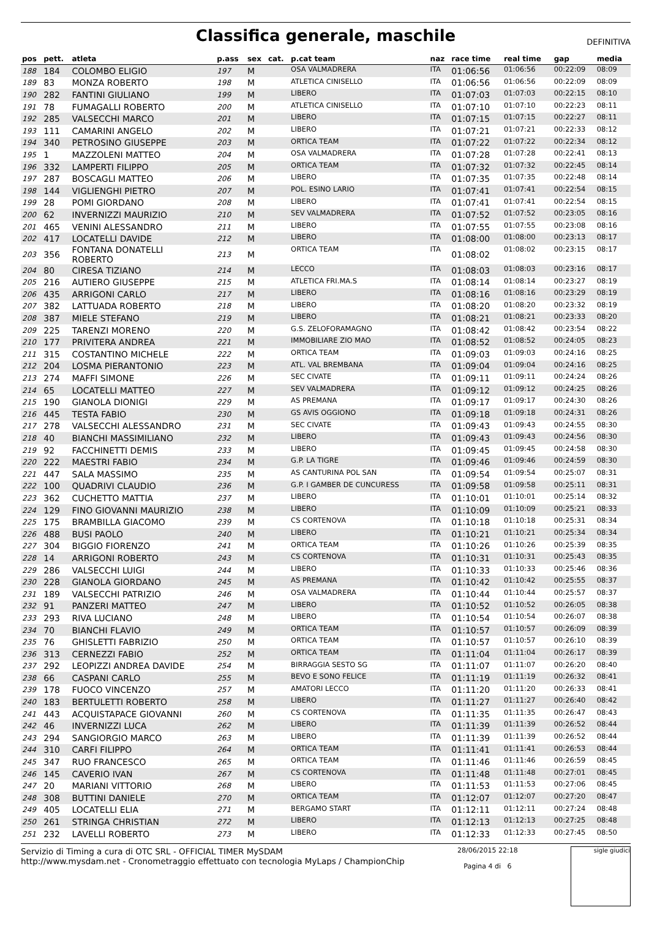Classifica generale, maschile
DEFINITIVA
| pos | pett. | atleta | p.ass | sex | cat. | p.cat team | naz | race time | real time | gap | media |
| --- | --- | --- | --- | --- | --- | --- | --- | --- | --- | --- | --- |
| 188 | 184 | COLOMBO ELIGIO | 197 | M | | OSA VALMADRERA | ITA | 01:06:56 | 01:06:56 | 00:22:09 | 08:09 |
| 189 | 83 | MONZA ROBERTO | 198 | M | | ATLETICA CINISELLO | ITA | 01:06:56 | 01:06:56 | 00:22:09 | 08:09 |
| 190 | 282 | FANTINI GIULIANO | 199 | M | | LIBERO | ITA | 01:07:03 | 01:07:03 | 00:22:15 | 08:10 |
| 191 | 78 | FUMAGALLI ROBERTO | 200 | M | | ATLETICA CINISELLO | ITA | 01:07:10 | 01:07:10 | 00:22:23 | 08:11 |
| 192 | 285 | VALSECCHI MARCO | 201 | M | | LIBERO | ITA | 01:07:15 | 01:07:15 | 00:22:27 | 08:11 |
| 193 | 111 | CAMARINI ANGELO | 202 | M | | LIBERO | ITA | 01:07:21 | 01:07:21 | 00:22:33 | 08:12 |
| 194 | 340 | PETROSINO GIUSEPPE | 203 | M | | ORTICA TEAM | ITA | 01:07:22 | 01:07:22 | 00:22:34 | 08:12 |
| 195 | 1 | MAZZOLENI MATTEO | 204 | M | | OSA VALMADRERA | ITA | 01:07:28 | 01:07:28 | 00:22:41 | 08:13 |
| 196 | 332 | LAMPERTI FILIPPO | 205 | M | | ORTICA TEAM | ITA | 01:07:32 | 01:07:32 | 00:22:45 | 08:14 |
| 197 | 287 | BOSCAGLI MATTEO | 206 | M | | LIBERO | ITA | 01:07:35 | 01:07:35 | 00:22:48 | 08:14 |
| 198 | 144 | VIGLIENGHI PIETRO | 207 | M | | POL. ESINO LARIO | ITA | 01:07:41 | 01:07:41 | 00:22:54 | 08:15 |
| 199 | 28 | POMI GIORDANO | 208 | M | | LIBERO | ITA | 01:07:41 | 01:07:41 | 00:22:54 | 08:15 |
| 200 | 62 | INVERNIZZI MAURIZIO | 210 | M | | SEV VALMADRERA | ITA | 01:07:52 | 01:07:52 | 00:23:05 | 08:16 |
| 201 | 465 | VENINI ALESSANDRO | 211 | M | | LIBERO | ITA | 01:07:55 | 01:07:55 | 00:23:08 | 08:16 |
| 202 | 417 | LOCATELLI DAVIDE | 212 | M | | LIBERO | ITA | 01:08:00 | 01:08:00 | 00:23:13 | 08:17 |
| 203 | 356 | FONTANA DONATELLI ROBERTO | 213 | M | | ORTICA TEAM | ITA | 01:08:02 | 01:08:02 | 00:23:15 | 08:17 |
| 204 | 80 | CIRESA TIZIANO | 214 | M | | LECCO | ITA | 01:08:03 | 01:08:03 | 00:23:16 | 08:17 |
| 205 | 216 | AUTIERO GIUSEPPE | 215 | M | | ATLETICA FRI.MA.S | ITA | 01:08:14 | 01:08:14 | 00:23:27 | 08:19 |
| 206 | 435 | ARRIGONI CARLO | 217 | M | | LIBERO | ITA | 01:08:16 | 01:08:16 | 00:23:29 | 08:19 |
| 207 | 382 | LATTUADA ROBERTO | 218 | M | | LIBERO | ITA | 01:08:20 | 01:08:20 | 00:23:32 | 08:19 |
| 208 | 387 | MIELE STEFANO | 219 | M | | LIBERO | ITA | 01:08:21 | 01:08:21 | 00:23:33 | 08:20 |
| 209 | 225 | TARENZI MORENO | 220 | M | | G.S. ZELOFORAMAGNO | ITA | 01:08:42 | 01:08:42 | 00:23:54 | 08:22 |
| 210 | 177 | PRIVITERA ANDREA | 221 | M | | IMMOBILIARE ZIO MAO | ITA | 01:08:52 | 01:08:52 | 00:24:05 | 08:23 |
| 211 | 315 | COSTANTINO MICHELE | 222 | M | | ORTICA TEAM | ITA | 01:09:03 | 01:09:03 | 00:24:16 | 08:25 |
| 212 | 204 | LOSMA PIERANTONIO | 223 | M | | ATL. VAL BREMBANA | ITA | 01:09:04 | 01:09:04 | 00:24:16 | 08:25 |
| 213 | 274 | MAFFI SIMONE | 226 | M | | SEC CIVATE | ITA | 01:09:11 | 01:09:11 | 00:24:24 | 08:26 |
| 214 | 65 | LOCATELLI MATTEO | 227 | M | | SEV VALMADRERA | ITA | 01:09:12 | 01:09:12 | 00:24:25 | 08:26 |
| 215 | 190 | GIANOLA DIONIGI | 229 | M | | AS PREMANA | ITA | 01:09:17 | 01:09:17 | 00:24:30 | 08:26 |
| 216 | 445 | TESTA FABIO | 230 | M | | GS AVIS OGGIONO | ITA | 01:09:18 | 01:09:18 | 00:24:31 | 08:26 |
| 217 | 278 | VALSECCHI ALESSANDRO | 231 | M | | SEC CIVATE | ITA | 01:09:43 | 01:09:43 | 00:24:55 | 08:30 |
| 218 | 40 | BIANCHI MASSIMILIANO | 232 | M | | LIBERO | ITA | 01:09:43 | 01:09:43 | 00:24:56 | 08:30 |
| 219 | 92 | FACCHINETTI DEMIS | 233 | M | | LIBERO | ITA | 01:09:45 | 01:09:45 | 00:24:58 | 08:30 |
| 220 | 222 | MAESTRI FABIO | 234 | M | | G.P. LA TIGRE | ITA | 01:09:46 | 01:09:46 | 00:24:59 | 08:30 |
| 221 | 447 | SALA MASSIMO | 235 | M | | AS CANTURINA POL SAN | ITA | 01:09:54 | 01:09:54 | 00:25:07 | 08:31 |
| 222 | 100 | QUADRIVI CLAUDIO | 236 | M | | G.P. I GAMBER DE CUNCURESS | ITA | 01:09:58 | 01:09:58 | 00:25:11 | 08:31 |
| 223 | 362 | CUCHETTO MATTIA | 237 | M | | LIBERO | ITA | 01:10:01 | 01:10:01 | 00:25:14 | 08:32 |
| 224 | 129 | FINO GIOVANNI MAURIZIO | 238 | M | | LIBERO | ITA | 01:10:09 | 01:10:09 | 00:25:21 | 08:33 |
| 225 | 175 | BRAMBILLA GIACOMO | 239 | M | | CS CORTENOVA | ITA | 01:10:18 | 01:10:18 | 00:25:31 | 08:34 |
| 226 | 488 | BUSI PAOLO | 240 | M | | LIBERO | ITA | 01:10:21 | 01:10:21 | 00:25:34 | 08:34 |
| 227 | 304 | BIGGIO FIORENZO | 241 | M | | ORTICA TEAM | ITA | 01:10:26 | 01:10:26 | 00:25:39 | 08:35 |
| 228 | 14 | ARRIGONI ROBERTO | 243 | M | | CS CORTENOVA | ITA | 01:10:31 | 01:10:31 | 00:25:43 | 08:35 |
| 229 | 286 | VALSECCHI LUIGI | 244 | M | | LIBERO | ITA | 01:10:33 | 01:10:33 | 00:25:46 | 08:36 |
| 230 | 228 | GIANOLA GIORDANO | 245 | M | | AS PREMANA | ITA | 01:10:42 | 01:10:42 | 00:25:55 | 08:37 |
| 231 | 189 | VALSECCHI PATRIZIO | 246 | M | | OSA VALMADRERA | ITA | 01:10:44 | 01:10:44 | 00:25:57 | 08:37 |
| 232 | 91 | PANZERI MATTEO | 247 | M | | LIBERO | ITA | 01:10:52 | 01:10:52 | 00:26:05 | 08:38 |
| 233 | 293 | RIVA LUCIANO | 248 | M | | LIBERO | ITA | 01:10:54 | 01:10:54 | 00:26:07 | 08:38 |
| 234 | 70 | BIANCHI FLAVIO | 249 | M | | ORTICA TEAM | ITA | 01:10:57 | 01:10:57 | 00:26:09 | 08:39 |
| 235 | 76 | GHISLETTI FABRIZIO | 250 | M | | ORTICA TEAM | ITA | 01:10:57 | 01:10:57 | 00:26:10 | 08:39 |
| 236 | 313 | CERNEZZI FABIO | 252 | M | | ORTICA TEAM | ITA | 01:11:04 | 01:11:04 | 00:26:17 | 08:39 |
| 237 | 292 | LEOPIZZI ANDREA DAVIDE | 254 | M | | BIRRAGGIA SESTO SG | ITA | 01:11:07 | 01:11:07 | 00:26:20 | 08:40 |
| 238 | 66 | CASPANI CARLO | 255 | M | | BEVO E SONO FELICE | ITA | 01:11:19 | 01:11:19 | 00:26:32 | 08:41 |
| 239 | 178 | FUOCO VINCENZO | 257 | M | | AMATORI LECCO | ITA | 01:11:20 | 01:11:20 | 00:26:33 | 08:41 |
| 240 | 183 | BERTULETTI ROBERTO | 258 | M | | LIBERO | ITA | 01:11:27 | 01:11:27 | 00:26:40 | 08:42 |
| 241 | 443 | ACQUISTAPACE GIOVANNI | 260 | M | | CS CORTENOVA | ITA | 01:11:35 | 01:11:35 | 00:26:47 | 08:43 |
| 242 | 46 | INVERNIZZI LUCA | 262 | M | | LIBERO | ITA | 01:11:39 | 01:11:39 | 00:26:52 | 08:44 |
| 243 | 294 | SANGIORGIO MARCO | 263 | M | | LIBERO | ITA | 01:11:39 | 01:11:39 | 00:26:52 | 08:44 |
| 244 | 310 | CARFI FILIPPO | 264 | M | | ORTICA TEAM | ITA | 01:11:41 | 01:11:41 | 00:26:53 | 08:44 |
| 245 | 347 | RUO FRANCESCO | 265 | M | | ORTICA TEAM | ITA | 01:11:46 | 01:11:46 | 00:26:59 | 08:45 |
| 246 | 145 | CAVERIO IVAN | 267 | M | | CS CORTENOVA | ITA | 01:11:48 | 01:11:48 | 00:27:01 | 08:45 |
| 247 | 20 | MARIANI VITTORIO | 268 | M | | LIBERO | ITA | 01:11:53 | 01:11:53 | 00:27:06 | 08:45 |
| 248 | 308 | BUTTINI DANIELE | 270 | M | | ORTICA TEAM | ITA | 01:12:07 | 01:12:07 | 00:27:20 | 08:47 |
| 249 | 405 | LOCATELLI ELIA | 271 | M | | BERGAMO START | ITA | 01:12:11 | 01:12:11 | 00:27:24 | 08:48 |
| 250 | 261 | STRINGA CHRISTIAN | 272 | M | | LIBERO | ITA | 01:12:13 | 01:12:13 | 00:27:25 | 08:48 |
| 251 | 232 | LAVELLI ROBERTO | 273 | M | | LIBERO | ITA | 01:12:33 | 01:12:33 | 00:27:45 | 08:50 |
Servizio di Timing a cura di OTC SRL - OFFICIAL TIMER MySDAM
http://www.mysdam.net - Cronometraggio effettuato con tecnologia MyLaps / ChampionChip
28/06/2015 22:18
Pagina 4 di 6
sigle giudici